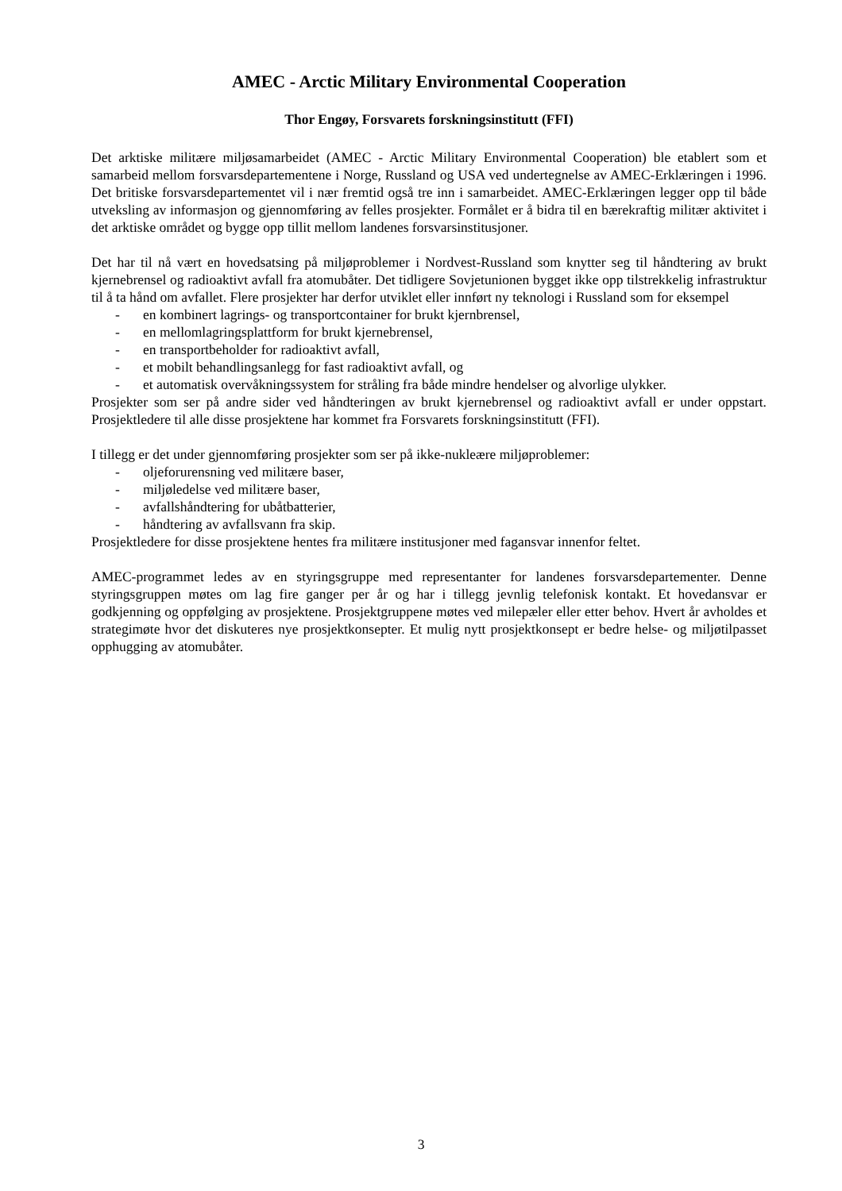AMEC - Arctic Military Environmental Cooperation
Thor Engøy, Forsvarets forskningsinstitutt (FFI)
Det arktiske militære miljøsamarbeidet (AMEC - Arctic Military Environmental Cooperation) ble etablert som et samarbeid mellom forsvarsdepartementene i Norge, Russland og USA ved undertegnelse av AMEC-Erklæringen i 1996. Det britiske forsvarsdepartementet vil i nær fremtid også tre inn i samarbeidet. AMEC-Erklæringen legger opp til både utveksling av informasjon og gjennomføring av felles prosjekter. Formålet er å bidra til en bærekraftig militær aktivitet i det arktiske området og bygge opp tillit mellom landenes forsvarsinstitusjoner.
Det har til nå vært en hovedsatsing på miljøproblemer i Nordvest-Russland som knytter seg til håndtering av brukt kjernebrensel og radioaktivt avfall fra atomubåter. Det tidligere Sovjetunionen bygget ikke opp tilstrekkelig infrastruktur til å ta hånd om avfallet. Flere prosjekter har derfor utviklet eller innført ny teknologi i Russland som for eksempel
- en kombinert lagrings- og transportcontainer for brukt kjernbrensel,
- en mellomlagringsplattform for brukt kjernebrensel,
- en transportbeholder for radioaktivt avfall,
- et mobilt behandlingsanlegg for fast radioaktivt avfall, og
- et automatisk overvåkningssystem for stråling fra både mindre hendelser og alvorlige ulykker.
Prosjekter som ser på andre sider ved håndteringen av brukt kjernebrensel og radioaktivt avfall er under oppstart. Prosjektledere til alle disse prosjektene har kommet fra Forsvarets forskningsinstitutt (FFI).
I tillegg er det under gjennomføring prosjekter som ser på ikke-nukleære miljøproblemer:
- oljeforurensning ved militære baser,
- miljøledelse ved militære baser,
- avfallshåndtering for ubåtbatterier,
- håndtering av avfallsvann fra skip.
Prosjektledere for disse prosjektene hentes fra militære institusjoner med fagansvar innenfor feltet.
AMEC-programmet ledes av en styringsgruppe med representanter for landenes forsvarsdepartementer. Denne styringsgruppen møtes om lag fire ganger per år og har i tillegg jevnlig telefonisk kontakt. Et hovedansvar er godkjenning og oppfølging av prosjektene. Prosjektgruppene møtes ved milepæler eller etter behov. Hvert år avholdes et strategimøte hvor det diskuteres nye prosjektkonsepter. Et mulig nytt prosjektkonsept er bedre helse- og miljøtilpasset opphugging av atomubåter.
3